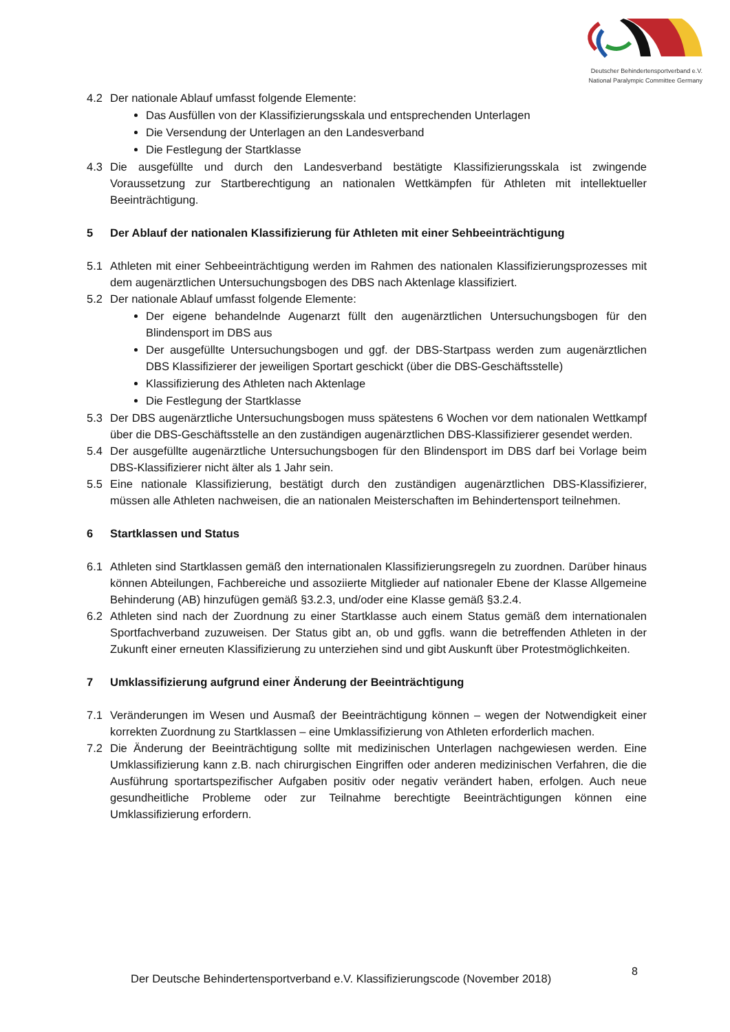Deutscher Behindertensportverband e.V.
National Paralympic Committee Germany
4.2 Der nationale Ablauf umfasst folgende Elemente:
Das Ausfüllen von der Klassifizierungsskala und entsprechenden Unterlagen
Die Versendung der Unterlagen an den Landesverband
Die Festlegung der Startklasse
4.3 Die ausgefüllte und durch den Landesverband bestätigte Klassifizierungsskala ist zwingende Voraussetzung zur Startberechtigung an nationalen Wettkämpfen für Athleten mit intellektueller Beeinträchtigung.
5 Der Ablauf der nationalen Klassifizierung für Athleten mit einer Sehbeeinträchtigung
5.1 Athleten mit einer Sehbeeinträchtigung werden im Rahmen des nationalen Klassifizierungsprozesses mit dem augenärztlichen Untersuchungsbogen des DBS nach Aktenlage klassifiziert.
5.2 Der nationale Ablauf umfasst folgende Elemente:
Der eigene behandelnde Augenarzt füllt den augenärztlichen Untersuchungsbogen für den Blindensport im DBS aus
Der ausgefüllte Untersuchungsbogen und ggf. der DBS-Startpass werden zum augenärztlichen DBS Klassifizierer der jeweiligen Sportart geschickt (über die DBS-Geschäftsstelle)
Klassifizierung des Athleten nach Aktenlage
Die Festlegung der Startklasse
5.3 Der DBS augenärztliche Untersuchungsbogen muss spätestens 6 Wochen vor dem nationalen Wettkampf über die DBS-Geschäftsstelle an den zuständigen augenärztlichen DBS-Klassifizierer gesendet werden.
5.4 Der ausgefüllte augenärztliche Untersuchungsbogen für den Blindensport im DBS darf bei Vorlage beim DBS-Klassifizierer nicht älter als 1 Jahr sein.
5.5 Eine nationale Klassifizierung, bestätigt durch den zuständigen augenärztlichen DBS-Klassifizierer, müssen alle Athleten nachweisen, die an nationalen Meisterschaften im Behindertensport teilnehmen.
6 Startklassen und Status
6.1 Athleten sind Startklassen gemäß den internationalen Klassifizierungsregeln zu zuordnen. Darüber hinaus können Abteilungen, Fachbereiche und assoziierte Mitglieder auf nationaler Ebene der Klasse Allgemeine Behinderung (AB) hinzufügen gemäß §3.2.3, und/oder eine Klasse gemäß §3.2.4.
6.2 Athleten sind nach der Zuordnung zu einer Startklasse auch einem Status gemäß dem internationalen Sportfachverband zuzuweisen. Der Status gibt an, ob und ggfls. wann die betreffenden Athleten in der Zukunft einer erneuten Klassifizierung zu unterziehen sind und gibt Auskunft über Protestmöglichkeiten.
7 Umklassifizierung aufgrund einer Änderung der Beeinträchtigung
7.1 Veränderungen im Wesen und Ausmaß der Beeinträchtigung können – wegen der Notwendigkeit einer korrekten Zuordnung zu Startklassen – eine Umklassifizierung von Athleten erforderlich machen.
7.2 Die Änderung der Beeinträchtigung sollte mit medizinischen Unterlagen nachgewiesen werden. Eine Umklassifizierung kann z.B. nach chirurgischen Eingriffen oder anderen medizinischen Verfahren, die die Ausführung sportartspezifischer Aufgaben positiv oder negativ verändert haben, erfolgen. Auch neue gesundheitliche Probleme oder zur Teilnahme berechtigte Beeinträchtigungen können eine Umklassifizierung erfordern.
Der Deutsche Behindertensportverband e.V. Klassifizierungscode (November 2018)
8